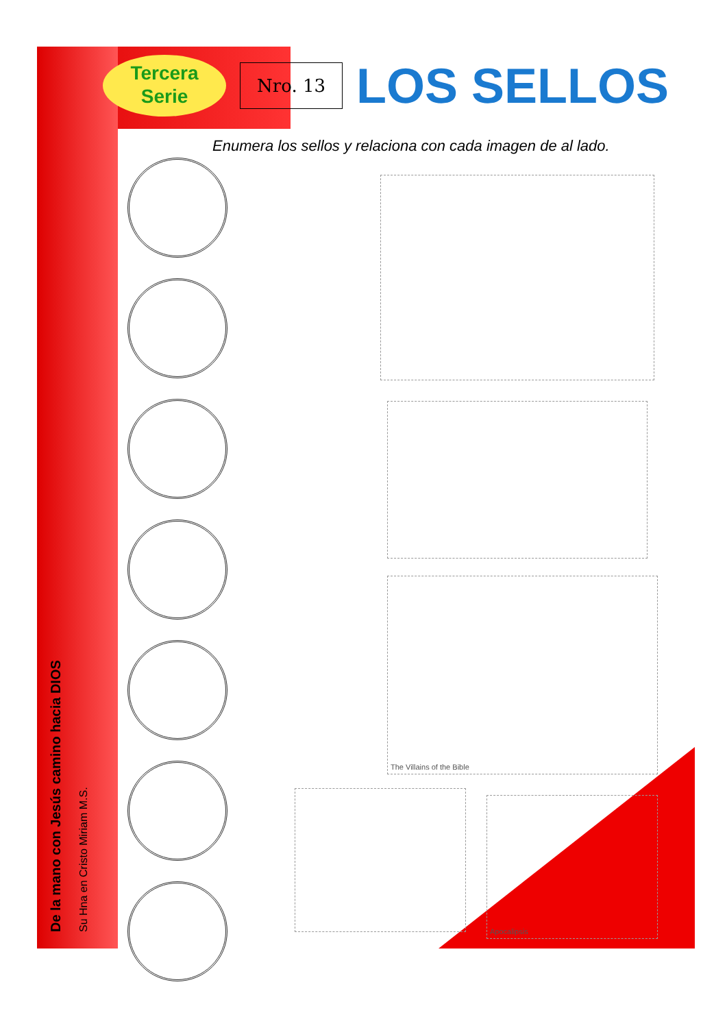Tercera
Serie
Nro. 13
LOS SELLOS
Enumera los sellos y relaciona con cada imagen de al lado.
The Villains of the Bible
Apocalipsis
De la mano con Jesús camino hacia DIOS
Su Hna en Cristo Miriam M.S.